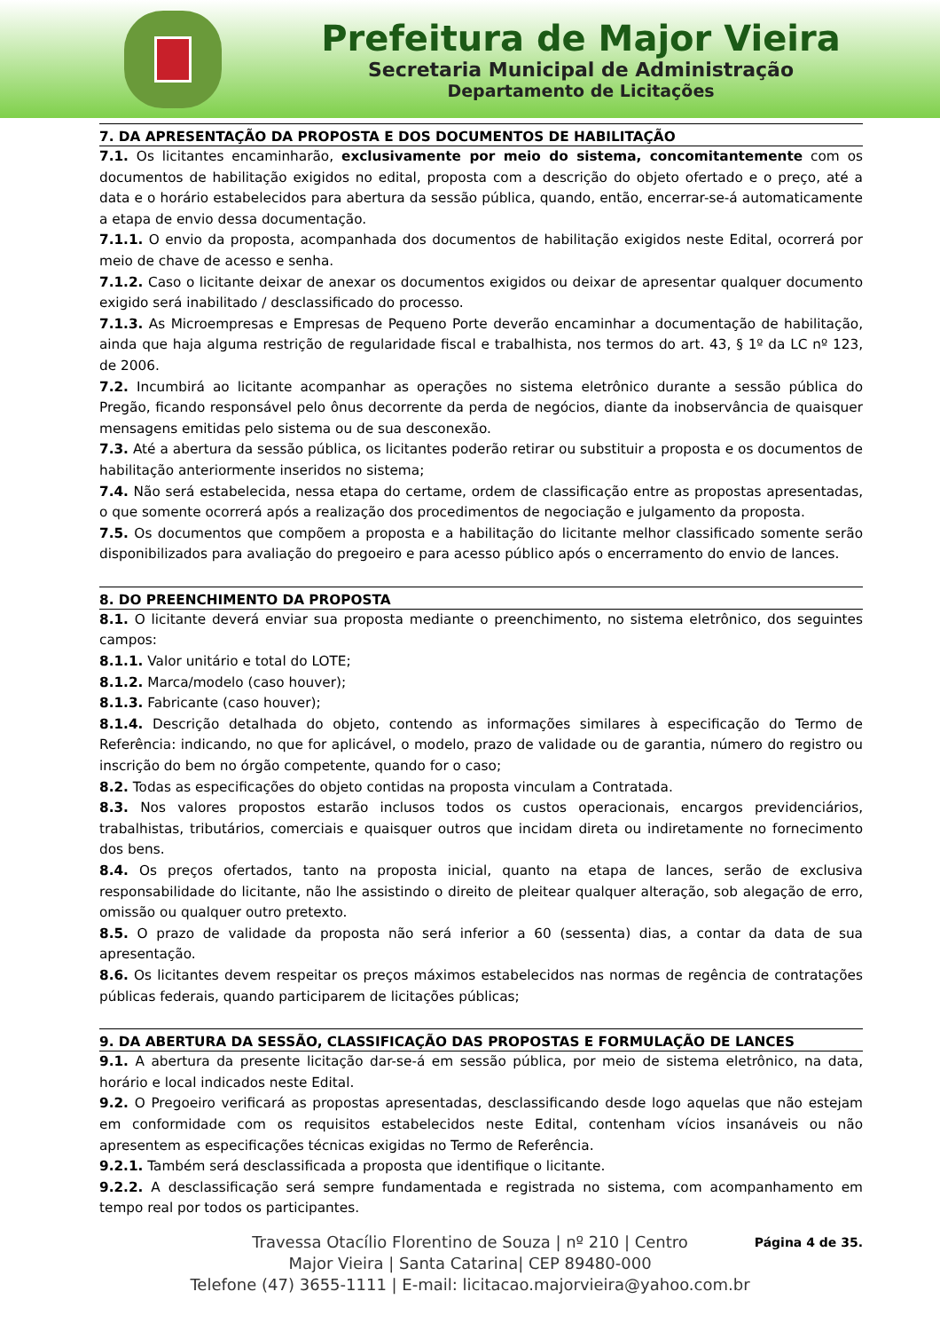Prefeitura de Major Vieira
Secretaria Municipal de Administração
Departamento de Licitações
7. DA APRESENTAÇÃO DA PROPOSTA E DOS DOCUMENTOS DE HABILITAÇÃO
7.1. Os licitantes encaminharão, exclusivamente por meio do sistema, concomitantemente com os documentos de habilitação exigidos no edital, proposta com a descrição do objeto ofertado e o preço, até a data e o horário estabelecidos para abertura da sessão pública, quando, então, encerrar-se-á automaticamente a etapa de envio dessa documentação.
7.1.1. O envio da proposta, acompanhada dos documentos de habilitação exigidos neste Edital, ocorrerá por meio de chave de acesso e senha.
7.1.2. Caso o licitante deixar de anexar os documentos exigidos ou deixar de apresentar qualquer documento exigido será inabilitado / desclassificado do processo.
7.1.3. As Microempresas e Empresas de Pequeno Porte deverão encaminhar a documentação de habilitação, ainda que haja alguma restrição de regularidade fiscal e trabalhista, nos termos do art. 43, § 1º da LC nº 123, de 2006.
7.2. Incumbirá ao licitante acompanhar as operações no sistema eletrônico durante a sessão pública do Pregão, ficando responsável pelo ônus decorrente da perda de negócios, diante da inobservância de quaisquer mensagens emitidas pelo sistema ou de sua desconexão.
7.3. Até a abertura da sessão pública, os licitantes poderão retirar ou substituir a proposta e os documentos de habilitação anteriormente inseridos no sistema;
7.4. Não será estabelecida, nessa etapa do certame, ordem de classificação entre as propostas apresentadas, o que somente ocorrerá após a realização dos procedimentos de negociação e julgamento da proposta.
7.5. Os documentos que compõem a proposta e a habilitação do licitante melhor classificado somente serão disponibilizados para avaliação do pregoeiro e para acesso público após o encerramento do envio de lances.
8. DO PREENCHIMENTO DA PROPOSTA
8.1. O licitante deverá enviar sua proposta mediante o preenchimento, no sistema eletrônico, dos seguintes campos:
8.1.1. Valor unitário e total do LOTE;
8.1.2. Marca/modelo (caso houver);
8.1.3. Fabricante (caso houver);
8.1.4. Descrição detalhada do objeto, contendo as informações similares à especificação do Termo de Referência: indicando, no que for aplicável, o modelo, prazo de validade ou de garantia, número do registro ou inscrição do bem no órgão competente, quando for o caso;
8.2. Todas as especificações do objeto contidas na proposta vinculam a Contratada.
8.3. Nos valores propostos estarão inclusos todos os custos operacionais, encargos previdenciários, trabalhistas, tributários, comerciais e quaisquer outros que incidam direta ou indiretamente no fornecimento dos bens.
8.4. Os preços ofertados, tanto na proposta inicial, quanto na etapa de lances, serão de exclusiva responsabilidade do licitante, não lhe assistindo o direito de pleitear qualquer alteração, sob alegação de erro, omissão ou qualquer outro pretexto.
8.5. O prazo de validade da proposta não será inferior a 60 (sessenta) dias, a contar da data de sua apresentação.
8.6. Os licitantes devem respeitar os preços máximos estabelecidos nas normas de regência de contratações públicas federais, quando participarem de licitações públicas;
9. DA ABERTURA DA SESSÃO, CLASSIFICAÇÃO DAS PROPOSTAS E FORMULAÇÃO DE LANCES
9.1. A abertura da presente licitação dar-se-á em sessão pública, por meio de sistema eletrônico, na data, horário e local indicados neste Edital.
9.2. O Pregoeiro verificará as propostas apresentadas, desclassificando desde logo aquelas que não estejam em conformidade com os requisitos estabelecidos neste Edital, contenham vícios insanáveis ou não apresentem as especificações técnicas exigidas no Termo de Referência.
9.2.1. Também será desclassificada a proposta que identifique o licitante.
9.2.2. A desclassificação será sempre fundamentada e registrada no sistema, com acompanhamento em tempo real por todos os participantes.
Página 4 de 35.
Travessa Otacílio Florentino de Souza | nº 210 | Centro
Major Vieira | Santa Catarina| CEP 89480-000
Telefone (47) 3655-1111 | E-mail: licitacao.majorvieira@yahoo.com.br